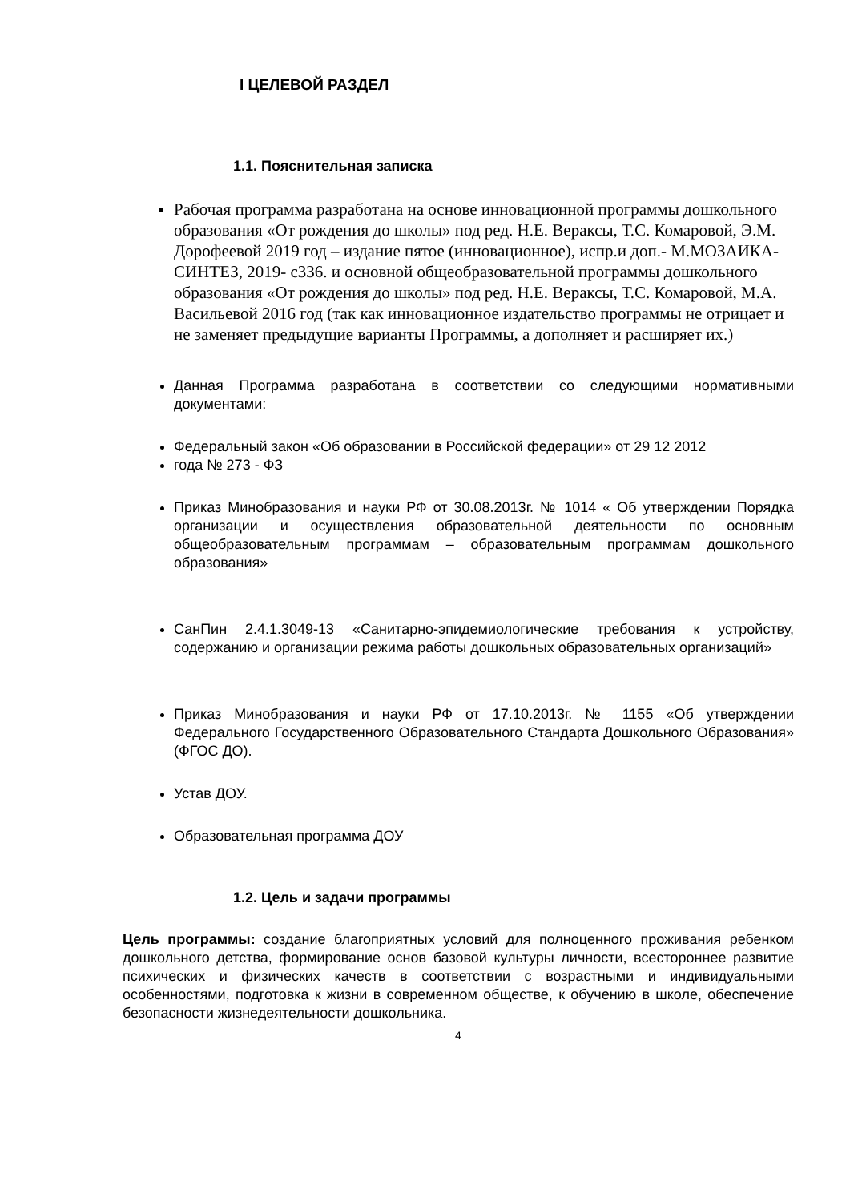I ЦЕЛЕВОЙ РАЗДЕЛ
1.1. Пояснительная записка
Рабочая программа разработана на основе инновационной программы дошкольного образования «От рождения до школы» под ред. Н.Е. Вераксы, Т.С. Комаровой, Э.М. Дорофеевой 2019 год – издание пятое (инновационное), испр.и доп.- М.МОЗАИКА- СИНТЕЗ, 2019- с336. и основной общеобразовательной программы дошкольного образования «От рождения до школы» под ред. Н.Е. Вераксы, Т.С. Комаровой, М.А. Васильевой 2016 год (так как инновационное издательство программы не отрицает и не заменяет предыдущие варианты Программы, а дополняет и расширяет их.)
Данная Программа разработана в соответствии со следующими нормативными документами:
Федеральный закон «Об образовании в Российской федерации» от 29 12 2012
года № 273 - ФЗ
Приказ Минобразования и науки РФ от 30.08.2013г. № 1014 « Об утверждении Порядка организации и осуществления образовательной деятельности по основным общеобразовательным программам – образовательным программам дошкольного образования»
СанПин 2.4.1.3049-13 «Санитарно-эпидемиологические требования к устройству, содержанию и организации режима работы дошкольных образовательных организаций»
Приказ Минобразования и науки РФ от 17.10.2013г. № 1155 «Об утверждении Федерального Государственного Образовательного Стандарта Дошкольного Образования» (ФГОС ДО).
Устав ДОУ.
Образовательная программа ДОУ
1.2. Цель и задачи программы
Цель программы: создание благоприятных условий для полноценного проживания ребенком дошкольного детства, формирование основ базовой культуры личности, всестороннее развитие психических и физических качеств в соответствии с возрастными и индивидуальными особенностями, подготовка к жизни в современном обществе, к обучению в школе, обеспечение безопасности жизнедеятельности дошкольника.
4